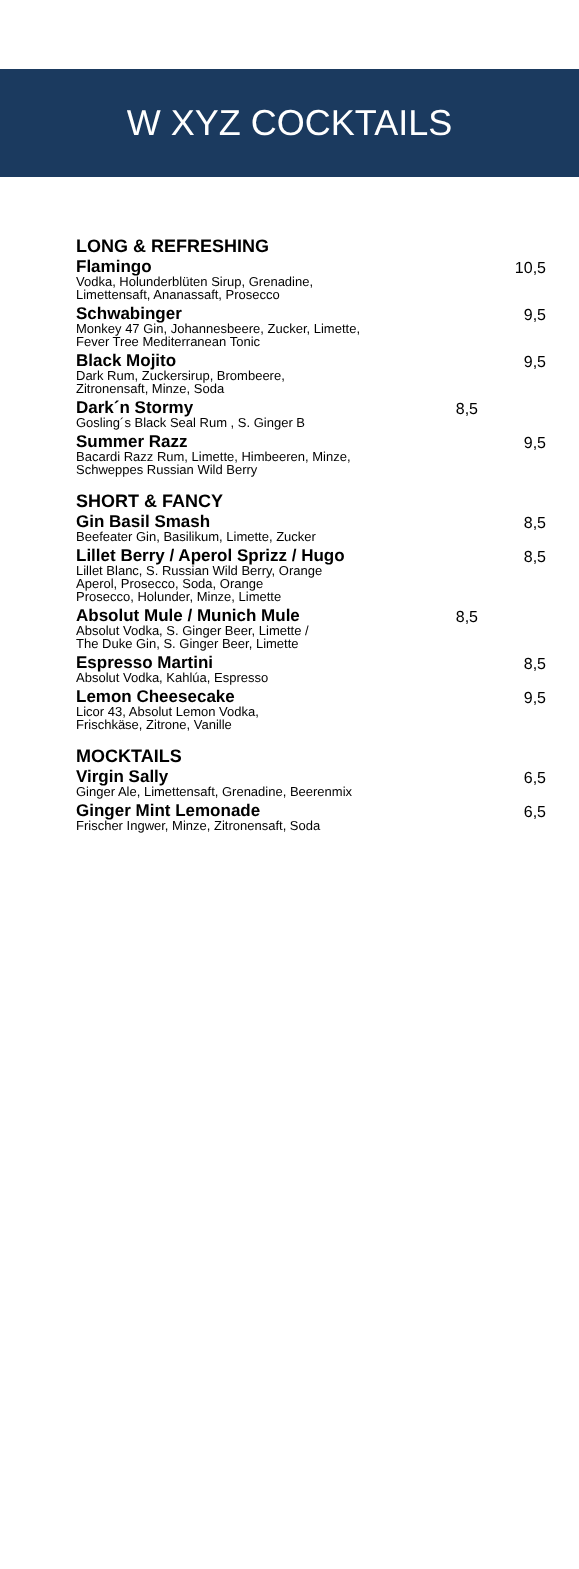W XYZ COCKTAILS
LONG & REFRESHING
Flamingo
Vodka, Holunderblüten Sirup, Grenadine,
Limettensaft, Ananassaft, Prosecco
10,5
Schwabinger
Monkey 47 Gin, Johannesbeere, Zucker, Limette,
Fever Tree Mediterranean Tonic
9,5
Black Mojito
Dark Rum, Zuckersirup, Brombeere,
Zitronensaft, Minze, Soda
9,5
Dark´n Stormy
Gosling´s Black Seal Rum , S. Ginger B
8,5
Summer Razz
Bacardi Razz Rum, Limette, Himbeeren, Minze,
Schweppes Russian Wild Berry
9,5
SHORT & FANCY
Gin Basil Smash
Beefeater Gin, Basilikum, Limette, Zucker
8,5
Lillet Berry / Aperol Sprizz / Hugo
Lillet Blanc, S. Russian Wild Berry, Orange
Aperol, Prosecco, Soda, Orange
Prosecco, Holunder, Minze, Limette
8,5
Absolut Mule / Munich Mule
Absolut Vodka, S. Ginger Beer, Limette /
The Duke Gin, S. Ginger Beer, Limette
8,5
Espresso Martini
Absolut Vodka, Kahlúa, Espresso
8,5
Lemon Cheesecake
Licor 43, Absolut Lemon Vodka,
Frischkäse, Zitrone, Vanille
9,5
MOCKTAILS
Virgin Sally
Ginger Ale, Limettensaft, Grenadine, Beerenmix
6,5
Ginger Mint Lemonade
Frischer Ingwer, Minze, Zitronensaft, Soda
6,5